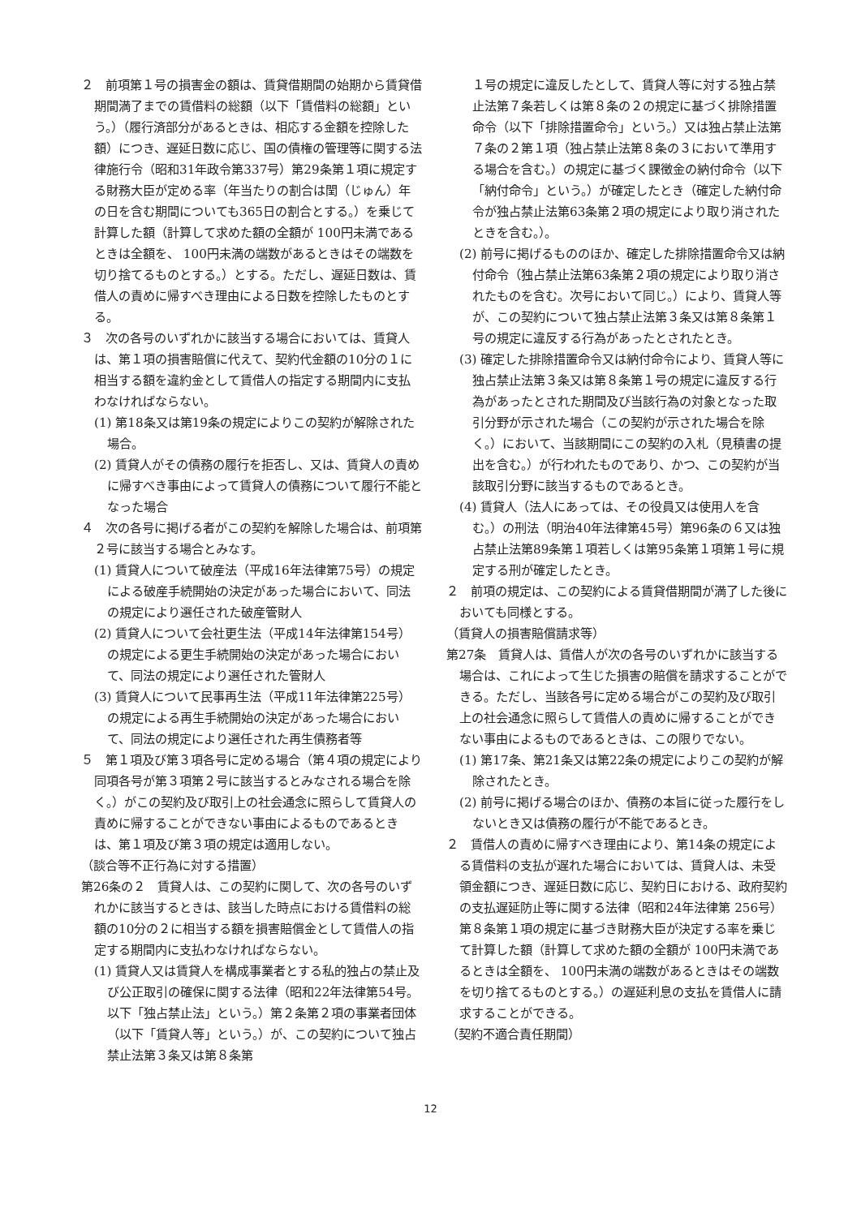２　前項第１号の損害金の額は、賃貸借期間の始期から賃貸借期間満了までの賃借料の総額（以下「賃借料の総額」という。）（履行済部分があるときは、相応する金額を控除した額）につき、遅延日数に応じ、国の債権の管理等に関する法律施行令（昭和31年政令第337号）第29条第１項に規定する財務大臣が定める率（年当たりの割合は閏（じゅん）年の日を含む期間についても365日の割合とする。）を乗じて計算した額（計算して求めた額の全額が 100円未満であるときは全額を、 100円未満の端数があるときはその端数を切り捨てるものとする。）とする。ただし、遅延日数は、賃借人の責めに帰すべき理由による日数を控除したものとする。
３　次の各号のいずれかに該当する場合においては、賃貸人は、第１項の損害賠償に代えて、契約代金額の10分の１に相当する額を違約金として賃借人の指定する期間内に支払わなければならない。
(1) 第18条又は第19条の規定によりこの契約が解除された場合。
(2) 賃貸人がその債務の履行を拒否し、又は、賃貸人の責めに帰すべき事由によって賃貸人の債務について履行不能となった場合
４　次の各号に掲げる者がこの契約を解除した場合は、前項第２号に該当する場合とみなす。
(1) 賃貸人について破産法（平成16年法律第75号）の規定による破産手続開始の決定があった場合において、同法の規定により選任された破産管財人
(2) 賃貸人について会社更生法（平成14年法律第154号）の規定による更生手続開始の決定があった場合において、同法の規定により選任された管財人
(3) 賃貸人について民事再生法（平成11年法律第225号）の規定による再生手続開始の決定があった場合において、同法の規定により選任された再生債務者等
５　第１項及び第３項各号に定める場合（第４項の規定により同項各号が第３項第２号に該当するとみなされる場合を除く。）がこの契約及び取引上の社会通念に照らして賃貸人の責めに帰することができない事由によるものであるときは、第１項及び第３項の規定は適用しない。
（談合等不正行為に対する措置）
第26条の２　賃貸人は、この契約に関して、次の各号のいずれかに該当するときは、該当した時点における賃借料の総額の10分の２に相当する額を損害賠償金として賃借人の指定する期間内に支払わなければならない。
(1) 賃貸人又は賃貸人を構成事業者とする私的独占の禁止及び公正取引の確保に関する法律（昭和22年法律第54号。以下「独占禁止法」という。）第２条第２項の事業者団体（以下「賃貸人等」という。）が、この契約について独占禁止法第３条又は第８条第
１号の規定に違反したとして、賃貸人等に対する独占禁止法第７条若しくは第８条の２の規定に基づく排除措置命令（以下「排除措置命令」という。）又は独占禁止法第７条の２第１項（独占禁止法第８条の３において準用する場合を含む。）の規定に基づく課徴金の納付命令（以下「納付命令」という。）が確定したとき（確定した納付命令が独占禁止法第63条第２項の規定により取り消されたときを含む。）。
(2) 前号に掲げるもののほか、確定した排除措置命令又は納付命令（独占禁止法第63条第２項の規定により取り消されたものを含む。次号において同じ。）により、賃貸人等が、この契約について独占禁止法第３条又は第８条第１号の規定に違反する行為があったとされたとき。
(3) 確定した排除措置命令又は納付命令により、賃貸人等に独占禁止法第３条又は第８条第１号の規定に違反する行為があったとされた期間及び当該行為の対象となった取引分野が示された場合（この契約が示された場合を除く。）において、当該期間にこの契約の入札（見積書の提出を含む。）が行われたものであり、かつ、この契約が当該取引分野に該当するものであるとき。
(4) 賃貸人（法人にあっては、その役員又は使用人を含む。）の刑法（明治40年法律第45号）第96条の６又は独占禁止法第89条第１項若しくは第95条第１項第１号に規定する刑が確定したとき。
２　前項の規定は、この契約による賃貸借期間が満了した後においても同様とする。
（賃貸人の損害賠償請求等）
第27条　賃貸人は、賃借人が次の各号のいずれかに該当する場合は、これによって生じた損害の賠償を請求することができる。ただし、当該各号に定める場合がこの契約及び取引上の社会通念に照らして賃借人の責めに帰することができない事由によるものであるときは、この限りでない。
(1) 第17条、第21条又は第22条の規定によりこの契約が解除されたとき。
(2) 前号に掲げる場合のほか、債務の本旨に従った履行をしないとき又は債務の履行が不能であるとき。
２　賃借人の責めに帰すべき理由により、第14条の規定による賃借料の支払が遅れた場合においては、賃貸人は、未受領金額につき、遅延日数に応じ、契約日における、政府契約の支払遅延防止等に関する法律（昭和24年法律第 256号）第８条第１項の規定に基づき財務大臣が決定する率を乗じて計算した額（計算して求めた額の全額が 100円未満であるときは全額を、 100円未満の端数があるときはその端数を切り捨てるものとする。）の遅延利息の支払を賃借人に請求することができる。
（契約不適合責任期間）
12